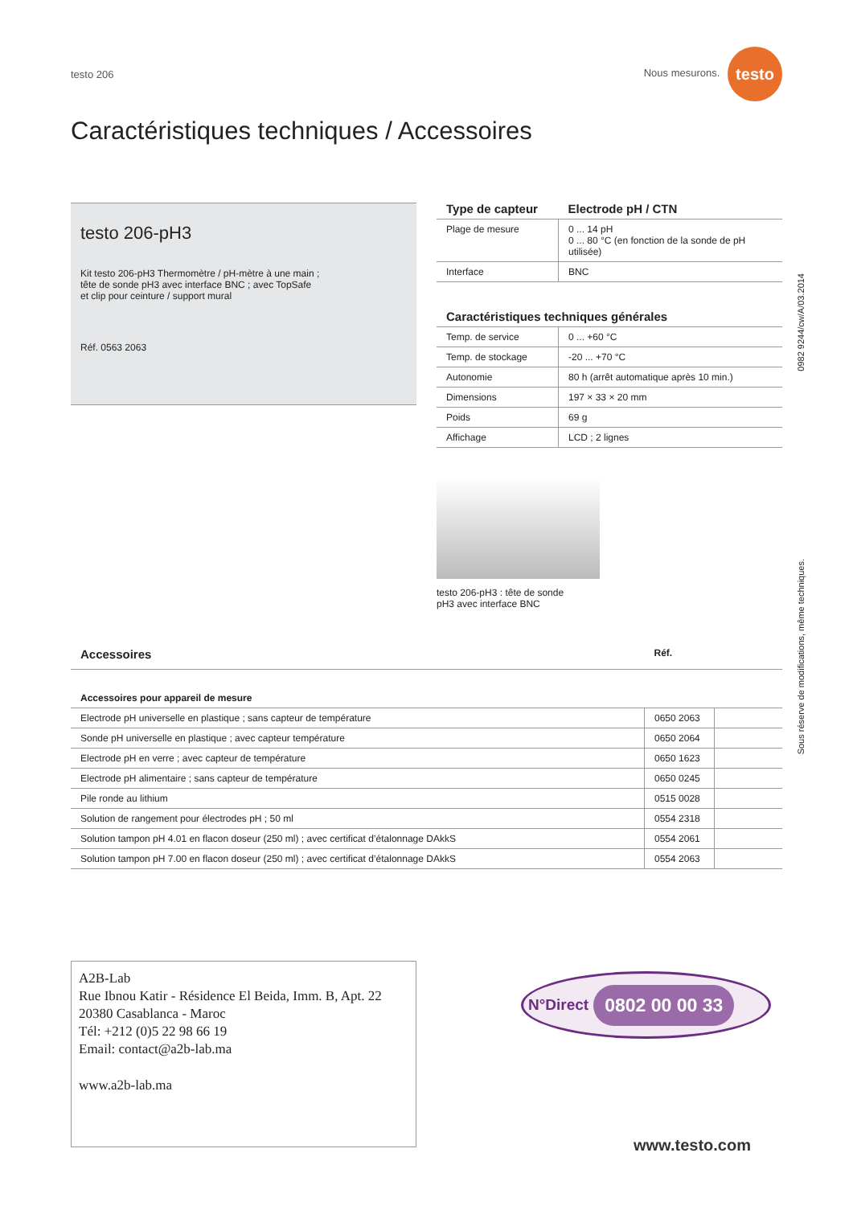testo 206 Nous mesurons. testo
Caractéristiques techniques / Accessoires
testo 206-pH3
Kit testo 206-pH3 Thermomètre / pH-mètre à une main ; tête de sonde pH3 avec interface BNC ; avec TopSafe et clip pour ceinture / support mural
Réf. 0563 2063
| Type de capteur | Electrode pH / CTN |
| --- | --- |
| Plage de mesure | 0 ... 14 pH 0 ... 80 °C (en fonction de la sonde de pH utilisée) |
| Interface | BNC |
| Caractéristiques techniques générales | |
| --- | --- |
| Temp. de service | 0 ... +60 °C |
| Temp. de stockage | -20 ... +70 °C |
| Autonomie | 80 h (arrêt automatique après 10 min.) |
| Dimensions | 197 × 33 × 20 mm |
| Poids | 69 g |
| Affichage | LCD ; 2 lignes |
testo 206-pH3 : tête de sonde
pH3 avec interface BNC
| Accessoires | Réf. | |
| --- | --- | --- |
| Accessoires pour appareil de mesure | | |
| Electrode pH universelle en plastique ; sans capteur de température | 0650 2063 | |
| Sonde pH universelle en plastique ; avec capteur température | 0650 2064 | |
| Electrode pH en verre ; avec capteur de température | 0650 1623 | |
| Electrode pH alimentaire ; sans capteur de température | 0650 0245 | |
| Pile ronde au lithium | 0515 0028 | |
| Solution de rangement pour électrodes pH ; 50 ml | 0554 2318 | |
| Solution tampon pH 4.01 en flacon doseur (250 ml) ; avec certificat d’étalonnage DAkkS | 0554 2061 | |
| Solution tampon pH 7.00 en flacon doseur (250 ml) ; avec certificat d’étalonnage DAkkS | 0554 2063 | |
0982 9244/cw/A/03.2014
Sous réserve de modifications, même techniques.
A2B-Lab
Rue Ibnou Katir - Résidence El Beida, Imm. B, Apt. 22
20380 Casablanca - Maroc
Tél: +212 (0)5 22 98 66 19
Email: contact@a2b-lab.ma
www.a2b-lab.ma
N°Direct 0802 00 00 33
www.testo.com